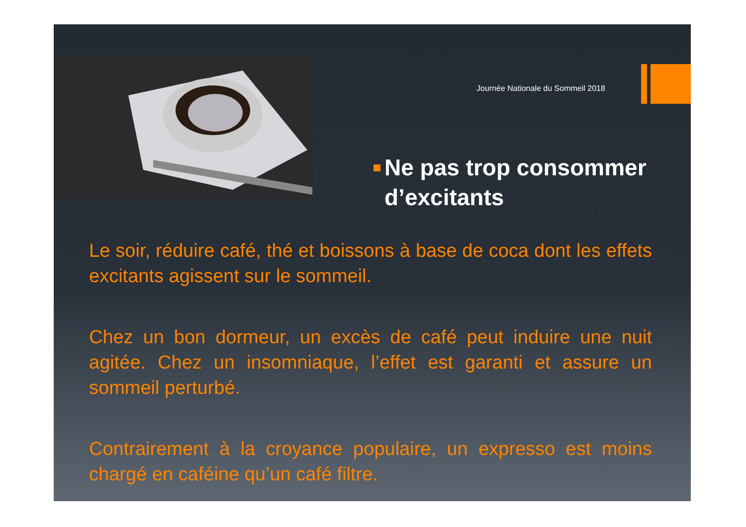Journée Nationale du Sommeil 2018
Ne pas trop consommer d’excitants
Le soir, réduire café, thé et boissons à base de coca dont les effets excitants agissent sur le sommeil.
Chez un bon dormeur, un excès de café peut induire une nuit agitée. Chez un insomniaque, l’effet est garanti et assure un sommeil perturbé.
Contrairement à la croyance populaire, un expresso est moins chargé en caféine qu’un café filtre.